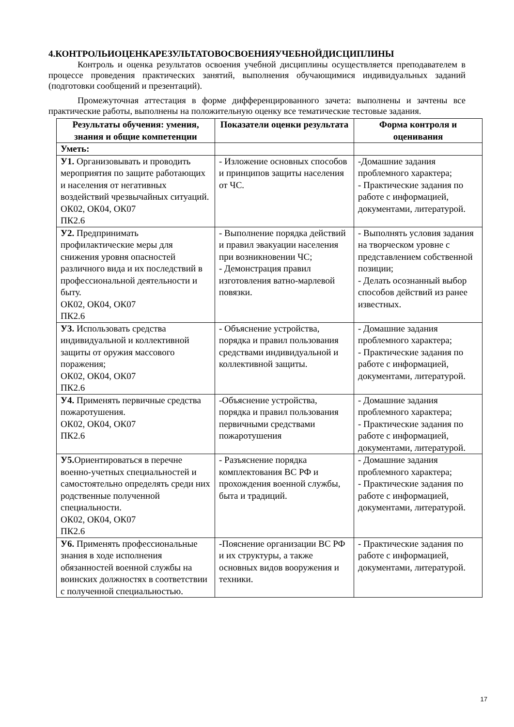4.КОНТРОЛЬИОЦЕНКАРЕЗУЛЬТАТОВОСВОЕНИЯУЧЕБНОЙДИСЦИПЛИНЫ
Контроль и оценка результатов освоения учебной дисциплины осуществляется преподавателем в процессе проведения практических занятий, выполнения обучающимися индивидуальных заданий (подготовки сообщений и презентаций).
Промежуточная аттестация в форме дифференцированного зачета: выполнены и зачтены все практические работы, выполнены на положительную оценку все тематические тестовые задания.
| Результаты обучения: умения, знания и общие компетенции | Показатели оценки результата | Форма контроля и оценивания |
| --- | --- | --- |
| Уметь: | | |
| У1. Организовывать и проводить мероприятия по защите работающих и населения от негативных воздействий чрезвычайных ситуаций. ОК02, ОК04, ОК07 ПК2.6 | - Изложение основных способов и принципов защиты населения от ЧС. | -Домашние задания проблемного характера; - Практические задания по работе с информацией, документами, литературой. |
| У2. Предпринимать профилактические меры для снижения уровня опасностей различного вида и их последствий в профессиональной деятельности и быту. ОК02, ОК04, ОК07 ПК2.6 | - Выполнение порядка действий и правил эвакуации населения при возникновении ЧС; - Демонстрация правил изготовления ватно-марлевой повязки. | - Выполнять условия задания на творческом уровне с представлением собственной позиции; - Делать осознанный выбор способов действий из ранее известных. |
| У3. Использовать средства индивидуальной и коллективной защиты от оружия массового поражения; ОК02, ОК04, ОК07 ПК2.6 | - Объяснение устройства, порядка и правил пользования средствами индивидуальной и коллективной защиты. | - Домашние задания проблемного характера; - Практические задания по работе с информацией, документами, литературой. |
| У4. Применять первичные средства пожаротушения. ОК02, ОК04, ОК07 ПК2.6 | -Объяснение устройства, порядка и правил пользования первичными средствами пожаротушения | - Домашние задания проблемного характера; - Практические задания по работе с информацией, документами, литературой. |
| У5. Ориентироваться в перечне военно-учетных специальностей и самостоятельно определять среди них родственные полученной специальности. ОК02, ОК04, ОК07 ПК2.6 | - Разъяснение порядка комплектования ВС РФ и прохождения военной службы, быта и традиций. | - Домашние задания проблемного характера; - Практические задания по работе с информацией, документами, литературой. |
| У6. Применять профессиональные знания в ходе исполнения обязанностей военной службы на воинских должностях в соответствии с полученной специальностью. | -Пояснение организации ВС РФ и их структуры, а также основных видов вооружения и техники. | - Практические задания по работе с информацией, документами, литературой. |
17